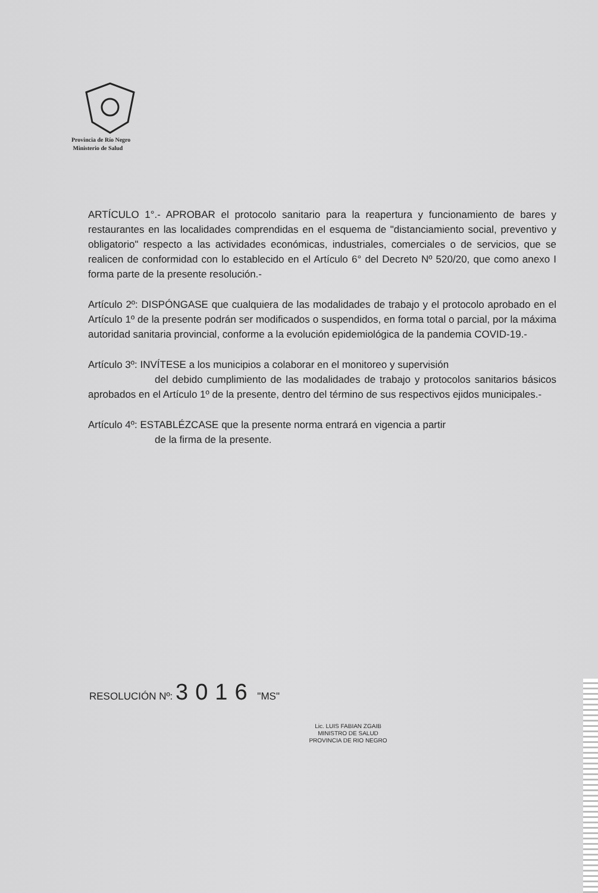Provincia de Río Negro
Ministerio de Salud
ARTÍCULO 1°.- APROBAR el protocolo sanitario para la reapertura y funcionamiento de bares y restaurantes en las localidades comprendidas en el esquema de "distanciamiento social, preventivo y obligatorio" respecto a las actividades económicas, industriales, comerciales o de servicios, que se realicen de conformidad con lo establecido en el Artículo 6° del Decreto Nº 520/20, que como anexo I forma parte de la presente resolución.-
Artículo 2º: DISPÓNGASE que cualquiera de las modalidades de trabajo y el protocolo aprobado en el Artículo 1º de la presente podrán ser modificados o suspendidos, en forma total o parcial, por la máxima autoridad sanitaria provincial, conforme a la evolución epidemiológica de la pandemia COVID-19.-
Artículo 3º: INVÍTESE a los municipios a colaborar en el monitoreo y supervisión
del debido cumplimiento de las modalidades de trabajo y protocolos sanitarios básicos aprobados en el Artículo 1º de la presente, dentro del término de sus respectivos ejidos municipales.-
Artículo 4º: ESTABLÉZCASE que la presente norma entrará en vigencia a partir
de la firma de la presente.
RESOLUCIÓN Nº: 3016 "MS"
Lic. LUIS FABIAN ZGAIB
MINISTRO DE SALUD
PROVINCIA DE RIO NEGRO